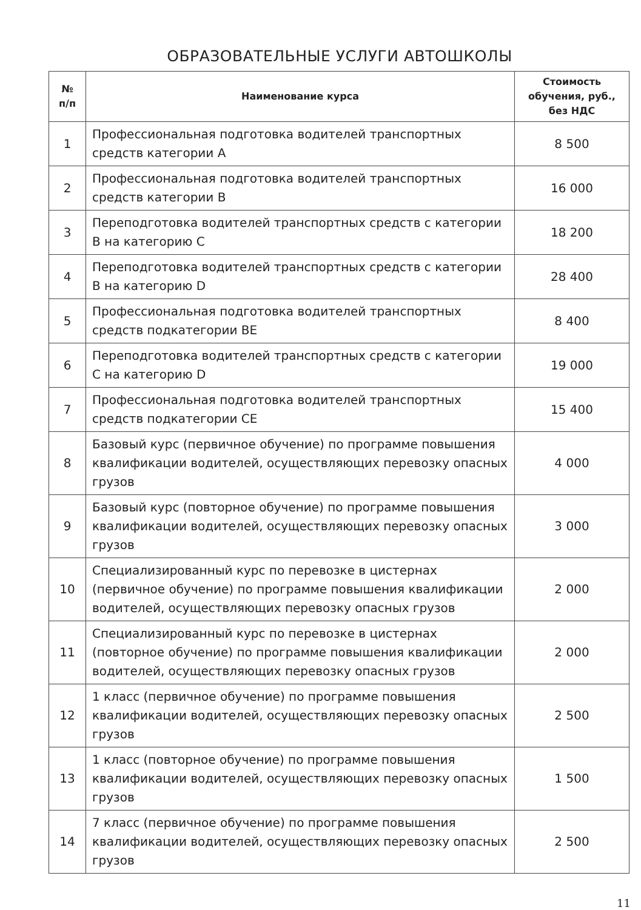ОБРАЗОВАТЕЛЬНЫЕ УСЛУГИ АВТОШКОЛЫ
| № п/п | Наименование курса | Стоимость обучения, руб., без НДС |
| --- | --- | --- |
| 1 | Профессиональная подготовка водителей транспортных средств категории A | 8 500 |
| 2 | Профессиональная подготовка водителей транспортных средств категории B | 16 000 |
| 3 | Переподготовка водителей транспортных средств с категории B на категорию C | 18 200 |
| 4 | Переподготовка водителей транспортных средств с категории B на категорию D | 28 400 |
| 5 | Профессиональная подготовка водителей транспортных средств подкатегории BE | 8 400 |
| 6 | Переподготовка водителей транспортных средств с категории C на категорию D | 19 000 |
| 7 | Профессиональная подготовка водителей транспортных средств подкатегории CE | 15 400 |
| 8 | Базовый курс (первичное обучение) по программе повышения квалификации водителей, осуществляющих перевозку опасных грузов | 4 000 |
| 9 | Базовый курс (повторное обучение) по программе повышения квалификации водителей, осуществляющих перевозку опасных грузов | 3 000 |
| 10 | Специализированный курс по перевозке в цистернах (первичное обучение) по программе повышения квалификации водителей, осуществляющих перевозку опасных грузов | 2 000 |
| 11 | Специализированный курс по перевозке в цистернах (повторное обучение) по программе повышения квалификации водителей, осуществляющих перевозку опасных грузов | 2 000 |
| 12 | 1 класс (первичное обучение) по программе повышения квалификации водителей, осуществляющих перевозку опасных грузов | 2 500 |
| 13 | 1 класс (повторное обучение) по программе повышения квалификации водителей, осуществляющих перевозку опасных грузов | 1 500 |
| 14 | 7 класс (первичное обучение) по программе повышения квалификации водителей, осуществляющих перевозку опасных грузов | 2 500 |
11